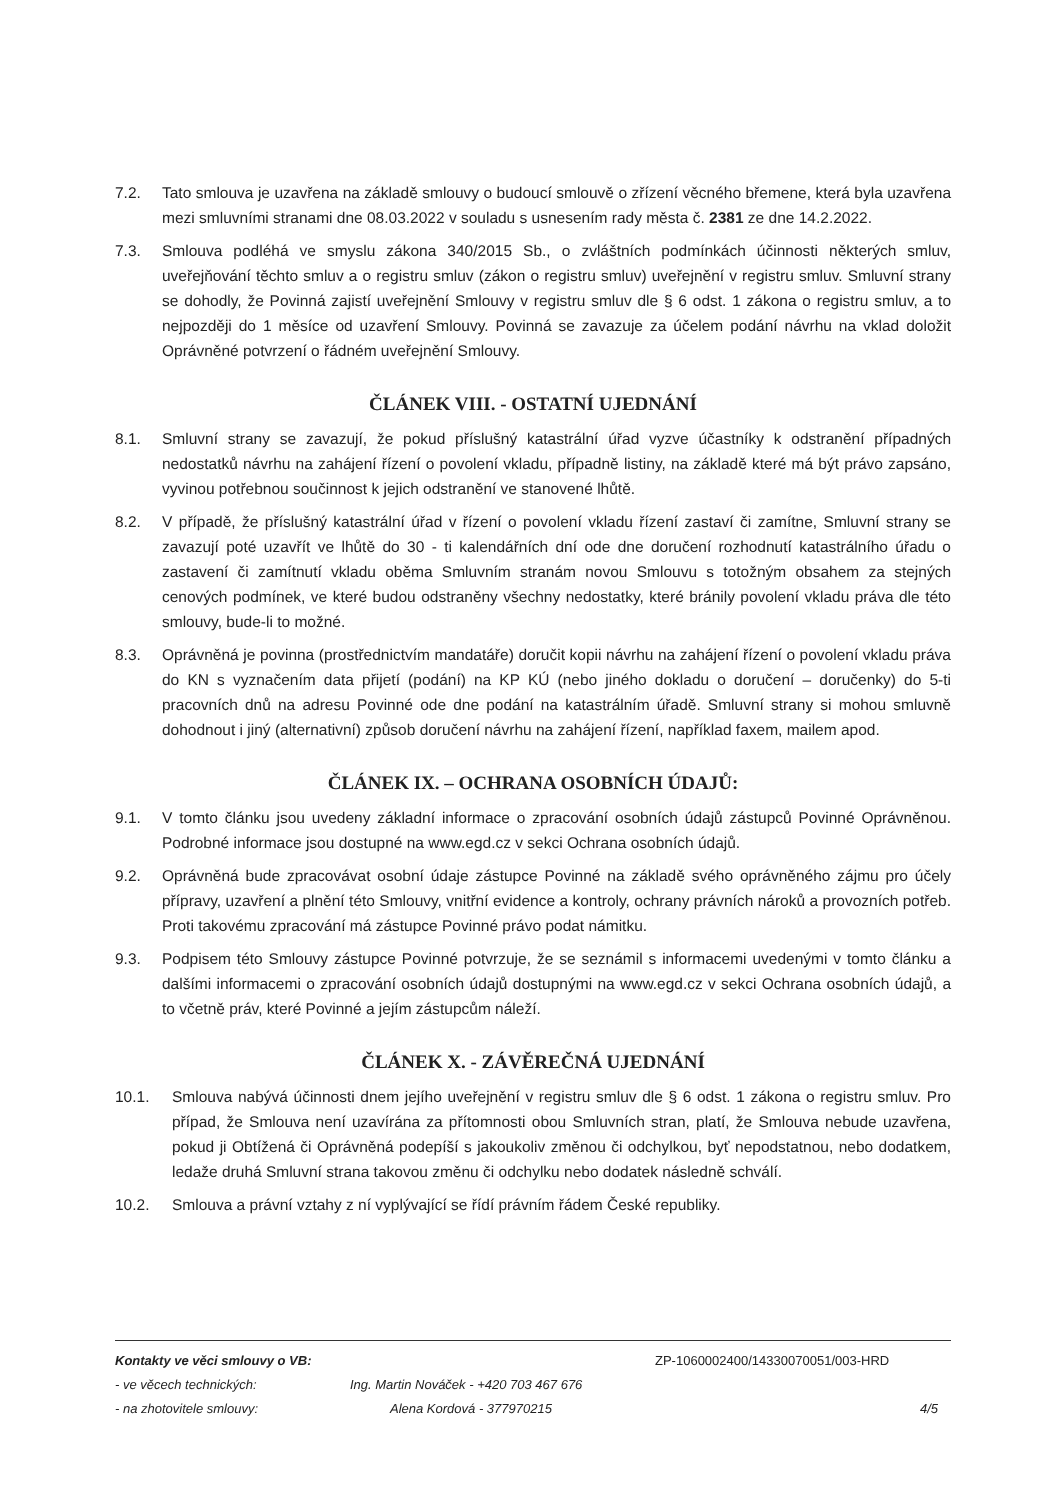7.2. Tato smlouva je uzavřena na základě smlouvy o budoucí smlouvě o zřízení věcného břemene, která byla uzavřena mezi smluvními stranami dne 08.03.2022 v souladu s usnesením rady města č. 2381 ze dne 14.2.2022.
7.3. Smlouva podléhá ve smyslu zákona 340/2015 Sb., o zvláštních podmínkách účinnosti některých smluv, uveřejňování těchto smluv a o registru smluv (zákon o registru smluv) uveřejnění v registru smluv. Smluvní strany se dohodly, že Povinná zajistí uveřejnění Smlouvy v registru smluv dle § 6 odst. 1 zákona o registru smluv, a to nejpozději do 1 měsíce od uzavření Smlouvy. Povinná se zavazuje za účelem podání návrhu na vklad doložit Oprávněné potvrzení o řádném uveřejnění Smlouvy.
ČLÁNEK VIII. - OSTATNÍ UJEDNÁNÍ
8.1. Smluvní strany se zavazují, že pokud příslušný katastrální úřad vyzve účastníky k odstranění případných nedostatků návrhu na zahájení řízení o povolení vkladu, případně listiny, na základě které má být právo zapsáno, vyvinou potřebnou součinnost k jejich odstranění ve stanovené lhůtě.
8.2. V případě, že příslušný katastrální úřad v řízení o povolení vkladu řízení zastaví či zamítne, Smluvní strany se zavazují poté uzavřít ve lhůtě do 30 - ti kalendářních dní ode dne doručení rozhodnutí katastrálního úřadu o zastavení či zamítnutí vkladu oběma Smluvním stranám novou Smlouvu s totožným obsahem za stejných cenových podmínek, ve které budou odstraněny všechny nedostatky, které bránily povolení vkladu práva dle této smlouvy, bude-li to možné.
8.3. Oprávněná je povinna (prostřednictvím mandatáře) doručit kopii návrhu na zahájení řízení o povolení vkladu práva do KN s vyznačením data přijetí (podání) na KP KÚ (nebo jiného dokladu o doručení – doručenky) do 5-ti pracovních dnů na adresu Povinné ode dne podání na katastrálním úřadě. Smluvní strany si mohou smluvně dohodnout i jiný (alternativní) způsob doručení návrhu na zahájení řízení, například faxem, mailem apod.
ČLÁNEK IX. – OCHRANA OSOBNÍCH ÚDAJŮ:
9.1. V tomto článku jsou uvedeny základní informace o zpracování osobních údajů zástupců Povinné Oprávněnou. Podrobné informace jsou dostupné na www.egd.cz v sekci Ochrana osobních údajů.
9.2. Oprávněná bude zpracovávat osobní údaje zástupce Povinné na základě svého oprávněného zájmu pro účely přípravy, uzavření a plnění této Smlouvy, vnitřní evidence a kontroly, ochrany právních nároků a provozních potřeb. Proti takovému zpracování má zástupce Povinné právo podat námitku.
9.3. Podpisem této Smlouvy zástupce Povinné potvrzuje, že se seznámil s informacemi uvedenými v tomto článku a dalšími informacemi o zpracování osobních údajů dostupnými na www.egd.cz v sekci Ochrana osobních údajů, a to včetně práv, které Povinné a jejím zástupcům náleží.
ČLÁNEK X. - ZÁVĚREČNÁ UJEDNÁNÍ
10.1. Smlouva nabývá účinnosti dnem jejího uveřejnění v registru smluv dle § 6 odst. 1 zákona o registru smluv. Pro případ, že Smlouva není uzavírána za přítomnosti obou Smluvních stran, platí, že Smlouva nebude uzavřena, pokud ji Obtížená či Oprávněná podepíší s jakoukoliv změnou či odchylkou, byť nepodstatnou, nebo dodatkem, ledaže druhá Smluvní strana takovou změnu či odchylku nebo dodatek následně schválí.
10.2. Smlouva a právní vztahy z ní vyplývající se řídí právním řádem České republiky.
Kontakty ve věci smlouvy o VB: ZP-1060002400/14330070051/003-HRD
- ve věcech technických: Ing. Martin Nováček - +420 703 467 676
- na zhotovitele smlouvy: Alena Kordová - 377970215 4/5